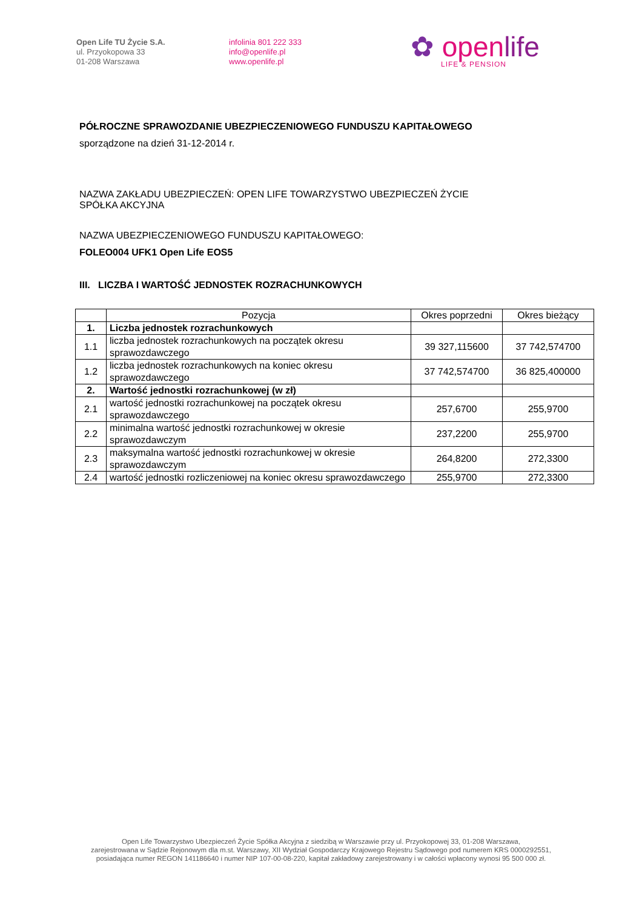Open Life TU Życie S.A.
ul. Przyokopowa 33
01-208 Warszawa
infolinia 801 222 333
info@openlife.pl
www.openlife.pl
✿ openlife
LIFE & PENSION
PÓŁROCZNE SPRAWOZDANIE UBEZPIECZENIOWEGO FUNDUSZU KAPITAŁOWEGO
sporządzone na dzień 31-12-2014 r.
NAZWA ZAKŁADU UBEZPIECZEŃ: OPEN LIFE TOWARZYSTWO UBEZPIECZEŃ ŻYCIE
SPÓŁKA AKCYJNA
NAZWA UBEZPIECZENIOWEGO FUNDUSZU KAPITAŁOWEGO:
FOLEO004 UFK1 Open Life EOS5
III. LICZBA I WARTOŚĆ JEDNOSTEK ROZRACHUNKOWYCH
| | Pozycja | Okres poprzedni | Okres bieżący |
| --- | --- | --- | --- |
| 1. | Liczba jednostek rozrachunkowych | | |
| 1.1 | liczba jednostek rozrachunkowych na początek okresu sprawozdawczego | 39 327,115600 | 37 742,574700 |
| 1.2 | liczba jednostek rozrachunkowych na koniec okresu sprawozdawczego | 37 742,574700 | 36 825,400000 |
| 2. | Wartość jednostki rozrachunkowej (w zł) | | |
| 2.1 | wartość jednostki rozrachunkowej na początek okresu sprawozdawczego | 257,6700 | 255,9700 |
| 2.2 | minimalna wartość jednostki rozrachunkowej w okresie sprawozdawczym | 237,2200 | 255,9700 |
| 2.3 | maksymalna wartość jednostki rozrachunkowej w okresie sprawozdawczym | 264,8200 | 272,3300 |
| 2.4 | wartość jednostki rozliczeniowej na koniec okresu sprawozdawczego | 255,9700 | 272,3300 |
Open Life Towarzystwo Ubezpieczeń Życie Spółka Akcyjna z siedzibą w Warszawie przy ul. Przyokopowej 33, 01-208 Warszawa,
zarejestrowana w Sądzie Rejonowym dla m.st. Warszawy, XII Wydział Gospodarczy Krajowego Rejestru Sądowego pod numerem KRS 0000292551,
posiadająca numer REGON 141186640 i numer NIP 107-00-08-220, kapitał zakładowy zarejestrowany i w całości wpłacony wynosi 95 500 000 zł.